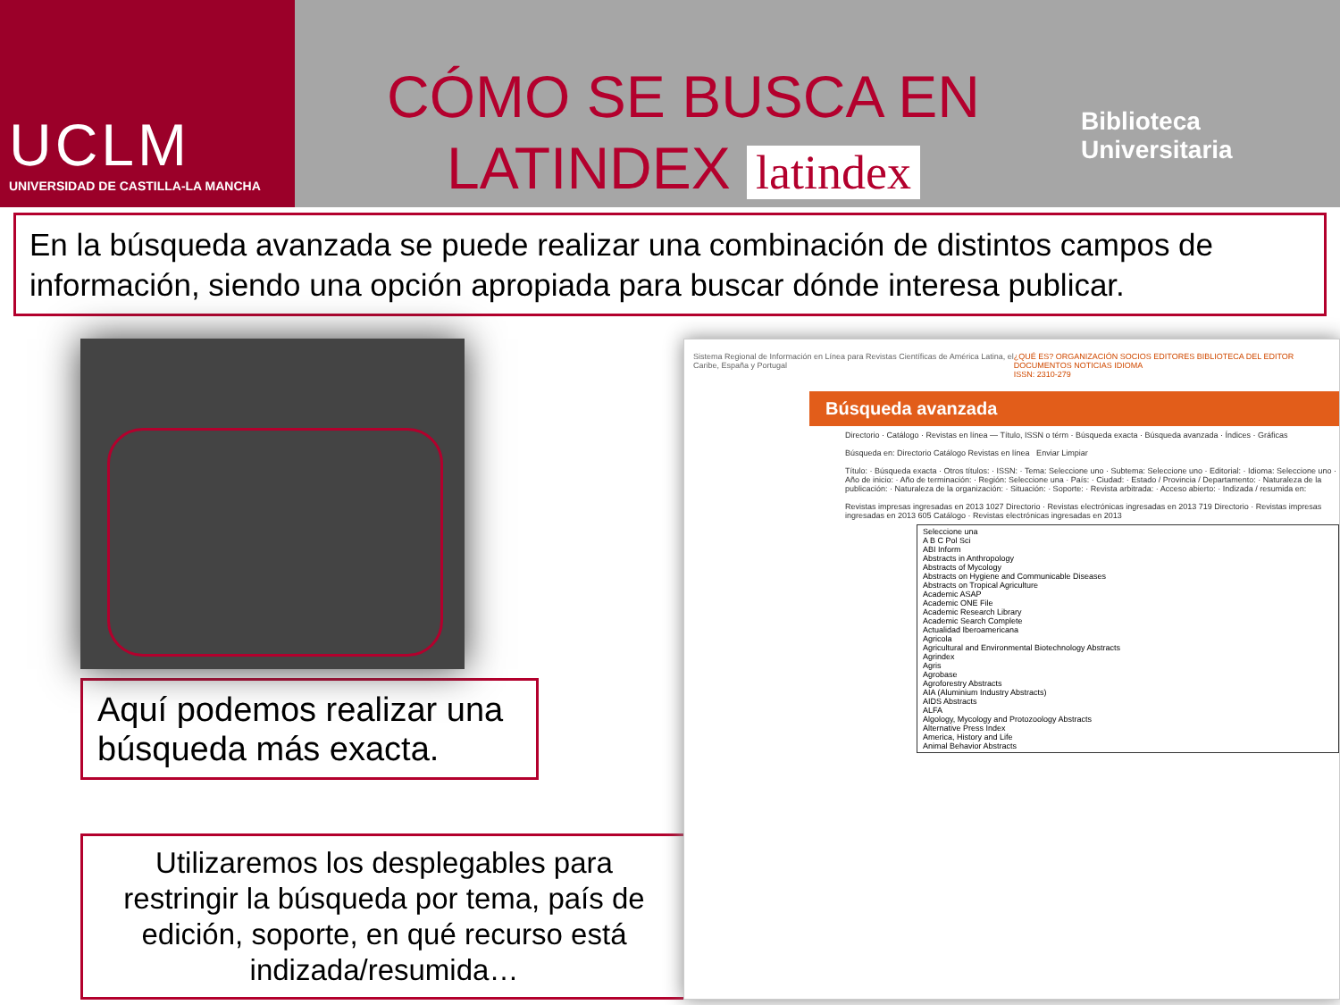UCLM
UNIVERSIDAD DE CASTILLA-LA MANCHA
CÓMO SE BUSCA EN
LATINDEX latindex
Biblioteca
Universitaria
En la búsqueda avanzada se puede realizar una combinación de distintos campos de información, siendo una opción apropiada para buscar dónde interesa publicar.
Aquí podemos realizar una búsqueda más exacta.
Utilizaremos los desplegables para restringir la búsqueda por tema, país de edición, soporte, en qué recurso está indizada/resumida…
Sistema Regional de Información en Línea para Revistas Científicas de América Latina, el Caribe, España y Portugal ¿QUÉ ES? ORGANIZACIÓN SOCIOS EDITORES BIBLIOTECA DEL EDITOR DOCUMENTOS NOTICIAS IDIOMA
ISSN: 2310-279
Búsqueda avanzada
Directorio · Catálogo · Revistas en línea — Título, ISSN o térm · Búsqueda exacta · Búsqueda avanzada · Índices · Gráficas
Búsqueda en: Directorio Catálogo Revistas en línea Enviar Limpiar
Título: · Búsqueda exacta · Otros títulos: · ISSN: · Tema: Seleccione uno · Subtema: Seleccione uno · Editorial: · Idioma: Seleccione uno · Año de inicio: · Año de terminación: · Región: Seleccione una · País: · Ciudad: · Estado / Provincia / Departamento: · Naturaleza de la publicación: · Naturaleza de la organización: · Situación: · Soporte: · Revista arbitrada: · Acceso abierto: · Indizada / resumida en:
Revistas impresas ingresadas en 2013 1027 Directorio · Revistas electrónicas ingresadas en 2013 719 Directorio · Revistas impresas ingresadas en 2013 605 Catálogo · Revistas electrónicas ingresadas en 2013
Seleccione una
A B C Pol Sci
ABI Inform
Abstracts in Anthropology
Abstracts of Mycology
Abstracts on Hygiene and Communicable Diseases
Abstracts on Tropical Agriculture
Academic ASAP
Academic ONE File
Academic Research Library
Academic Search Complete
Actualidad Iberoamericana
Agricola
Agricultural and Environmental Biotechnology Abstracts
Agrindex
Agris
Agrobase
Agroforestry Abstracts
AIA (Aluminium Industry Abstracts)
AIDS Abstracts
ALFA
Algology, Mycology and Protozoology Abstracts
Alternative Press Index
America, History and Life
Animal Behavior Abstracts